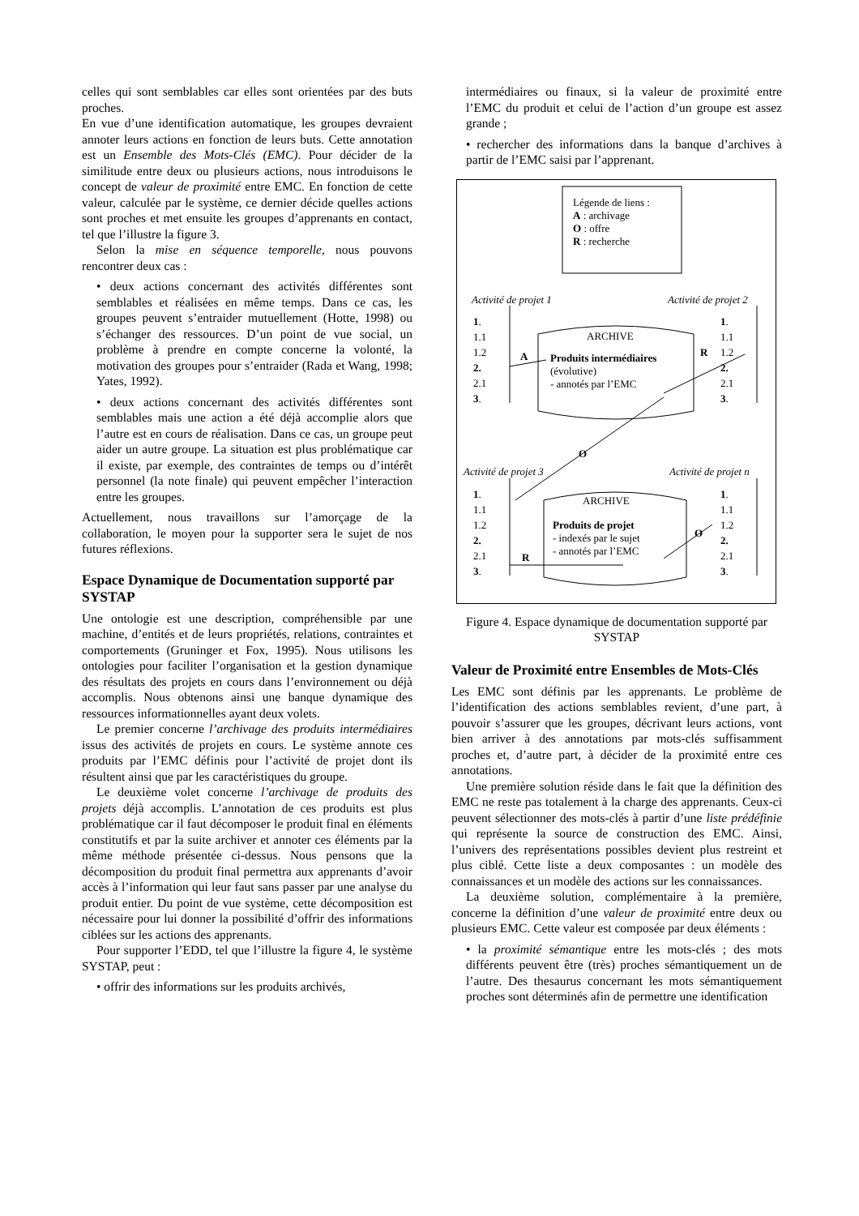celles qui sont semblables car elles sont orientées par des buts proches.
En vue d’une identification automatique, les groupes devraient annoter leurs actions en fonction de leurs buts. Cette annotation est un Ensemble des Mots-Clés (EMC). Pour décider de la similitude entre deux ou plusieurs actions, nous introduisons le concept de valeur de proximité entre EMC. En fonction de cette valeur, calculée par le système, ce dernier décide quelles actions sont proches et met ensuite les groupes d’apprenants en contact, tel que l’illustre la figure 3.
Selon la mise en séquence temporelle, nous pouvons rencontrer deux cas :
• deux actions concernant des activités différentes sont semblables et réalisées en même temps. Dans ce cas, les groupes peuvent s’entraider mutuellement (Hotte, 1998) ou s’échanger des ressources. D’un point de vue social, un problème à prendre en compte concerne la volonté, la motivation des groupes pour s’entraider (Rada et Wang, 1998; Yates, 1992).
• deux actions concernant des activités différentes sont semblables mais une action a été déjà accomplie alors que l’autre est en cours de réalisation. Dans ce cas, un groupe peut aider un autre groupe. La situation est plus problématique car il existe, par exemple, des contraintes de temps ou d’intérêt personnel (la note finale) qui peuvent empêcher l’interaction entre les groupes.
Actuellement, nous travaillons sur l’amorçage de la collaboration, le moyen pour la supporter sera le sujet de nos futures réflexions.
Espace Dynamique de Documentation supporté par SYSTAP
Une ontologie est une description, compréhensible par une machine, d’entités et de leurs propriétés, relations, contraintes et comportements (Gruninger et Fox, 1995). Nous utilisons les ontologies pour faciliter l’organisation et la gestion dynamique des résultats des projets en cours dans l’environnement ou déjà accomplis. Nous obtenons ainsi une banque dynamique des ressources informationnelles ayant deux volets.
Le premier concerne l’archivage des produits intermédiaires issus des activités de projets en cours. Le système annote ces produits par l’EMC définis pour l’activité de projet dont ils résultent ainsi que par les caractéristiques du groupe.
Le deuxième volet concerne l’archivage de produits des projets déjà accomplis. L’annotation de ces produits est plus problématique car il faut décomposer le produit final en éléments constitutifs et par la suite archiver et annoter ces éléments par la même méthode présentée ci-dessus. Nous pensons que la décomposition du produit final permettra aux apprenants d’avoir accès à l’information qui leur faut sans passer par une analyse du produit entier. Du point de vue système, cette décomposition est nécessaire pour lui donner la possibilité d’offrir des informations ciblées sur les actions des apprenants.
Pour supporter l’EDD, tel que l’illustre la figure 4, le système SYSTAP, peut :
• offrir des informations sur les produits archivés,
intermédiaires ou finaux, si la valeur de proximité entre l’EMC du produit et celui de l’action d’un groupe est assez grande ;
• rechercher des informations dans la banque d’archives à partir de l’EMC saisi par l’apprenant.
Légende de liens :
A : archivage
O : offre
R : recherche
Activité de projet 1 Activité de projet 2
1.
1.1
1.2
2.
2.1
3.
1.
1.1
1.2
2.
2.1
3.
ARCHIVE
Produits intermédiaires
(évolutive)
- annotés par l’EMC
A R
O
Activité de projet 3 Activité de projet n
1.
1.1
1.2
2.
2.1
3.
1.
1.1
1.2
2.
2.1
3.
ARCHIVE
Produits de projet
- indexés par le sujet
- annotés par l’EMC
R
O
Figure 4. Espace dynamique de documentation supporté par SYSTAP
Valeur de Proximité entre Ensembles de Mots-Clés
Les EMC sont définis par les apprenants. Le problème de l’identification des actions semblables revient, d’une part, à pouvoir s’assurer que les groupes, décrivant leurs actions, vont bien arriver à des annotations par mots-clés suffisamment proches et, d’autre part, à décider de la proximité entre ces annotations.
Une première solution réside dans le fait que la définition des EMC ne reste pas totalement à la charge des apprenants. Ceux-ci peuvent sélectionner des mots-clés à partir d’une liste prédéfinie qui représente la source de construction des EMC. Ainsi, l’univers des représentations possibles devient plus restreint et plus ciblé. Cette liste a deux composantes : un modèle des connaissances et un modèle des actions sur les connaissances.
La deuxième solution, complémentaire à la première, concerne la définition d’une valeur de proximité entre deux ou plusieurs EMC. Cette valeur est composée par deux éléments :
• la proximité sémantique entre les mots-clés ; des mots différents peuvent être (très) proches sémantiquement un de l’autre. Des thesaurus concernant les mots sémantiquement proches sont déterminés afin de permettre une identification